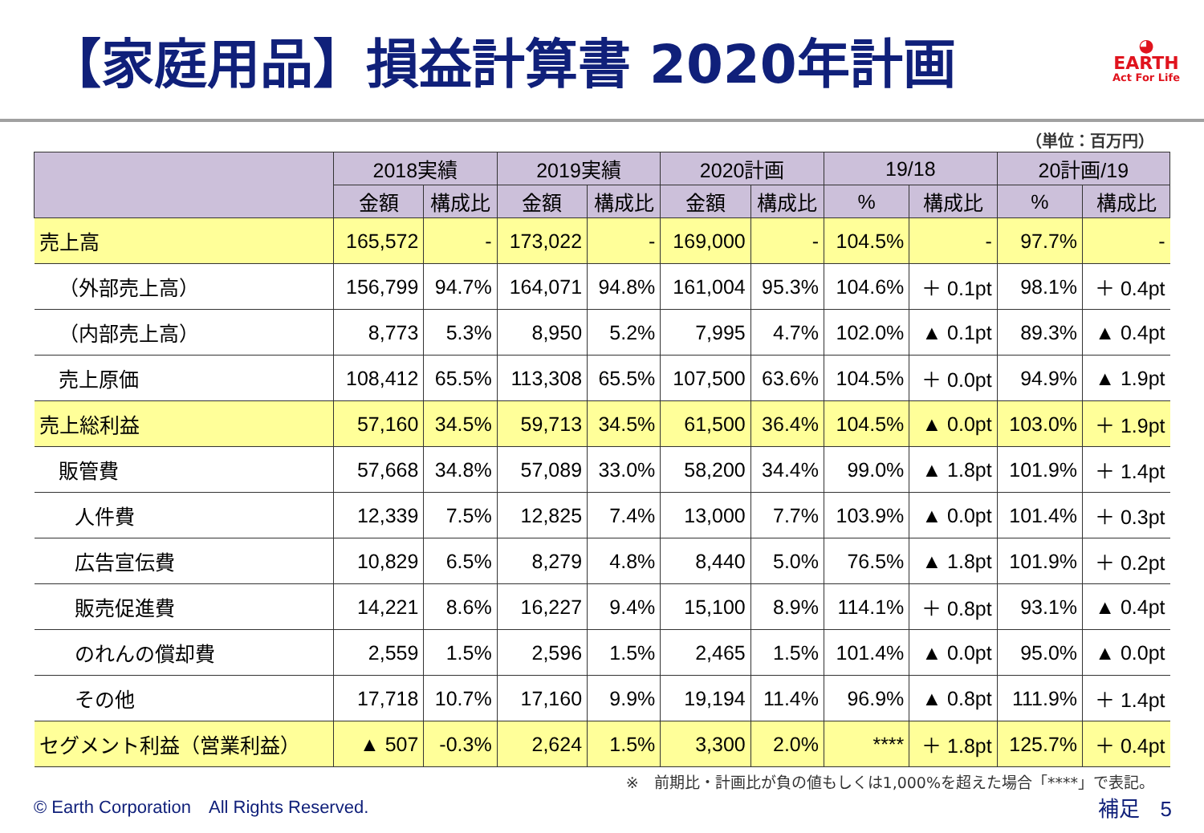【家庭用品】損益計算書 2020年計画
◕
EARTH
Act For Life
（単位：百万円）
| | 2018実績 | | 2019実績 | | 2020計画 | | 19/18 | | 20計画/19 | |
| --- | --- | --- | --- | --- | --- | --- | --- | --- | --- | --- |
| | 金額 | 構成比 | 金額 | 構成比 | 金額 | 構成比 | % | 構成比 | % | 構成比 |
| 売上高 | 165,572 | - | 173,022 | - | 169,000 | - | 104.5% | - | 97.7% | - |
| （外部売上高） | 156,799 | 94.7% | 164,071 | 94.8% | 161,004 | 95.3% | 104.6% | ＋ 0.1pt | 98.1% | ＋ 0.4pt |
| （内部売上高） | 8,773 | 5.3% | 8,950 | 5.2% | 7,995 | 4.7% | 102.0% | ▲ 0.1pt | 89.3% | ▲ 0.4pt |
| 売上原価 | 108,412 | 65.5% | 113,308 | 65.5% | 107,500 | 63.6% | 104.5% | ＋ 0.0pt | 94.9% | ▲ 1.9pt |
| 売上総利益 | 57,160 | 34.5% | 59,713 | 34.5% | 61,500 | 36.4% | 104.5% | ▲ 0.0pt | 103.0% | ＋ 1.9pt |
| 販管費 | 57,668 | 34.8% | 57,089 | 33.0% | 58,200 | 34.4% | 99.0% | ▲ 1.8pt | 101.9% | ＋ 1.4pt |
| 人件費 | 12,339 | 7.5% | 12,825 | 7.4% | 13,000 | 7.7% | 103.9% | ▲ 0.0pt | 101.4% | ＋ 0.3pt |
| 広告宣伝費 | 10,829 | 6.5% | 8,279 | 4.8% | 8,440 | 5.0% | 76.5% | ▲ 1.8pt | 101.9% | ＋ 0.2pt |
| 販売促進費 | 14,221 | 8.6% | 16,227 | 9.4% | 15,100 | 8.9% | 114.1% | ＋ 0.8pt | 93.1% | ▲ 0.4pt |
| のれんの償却費 | 2,559 | 1.5% | 2,596 | 1.5% | 2,465 | 1.5% | 101.4% | ▲ 0.0pt | 95.0% | ▲ 0.0pt |
| その他 | 17,718 | 10.7% | 17,160 | 9.9% | 19,194 | 11.4% | 96.9% | ▲ 0.8pt | 111.9% | ＋ 1.4pt |
| セグメント利益（営業利益） | ▲ 507 | -0.3% | 2,624 | 1.5% | 3,300 | 2.0% | **** | ＋ 1.8pt | 125.7% | ＋ 0.4pt |
※　前期比・計画比が負の値もしくは1,000%を超えた場合「****」で表記。
© Earth Corporation　All Rights Reserved. 補足　5